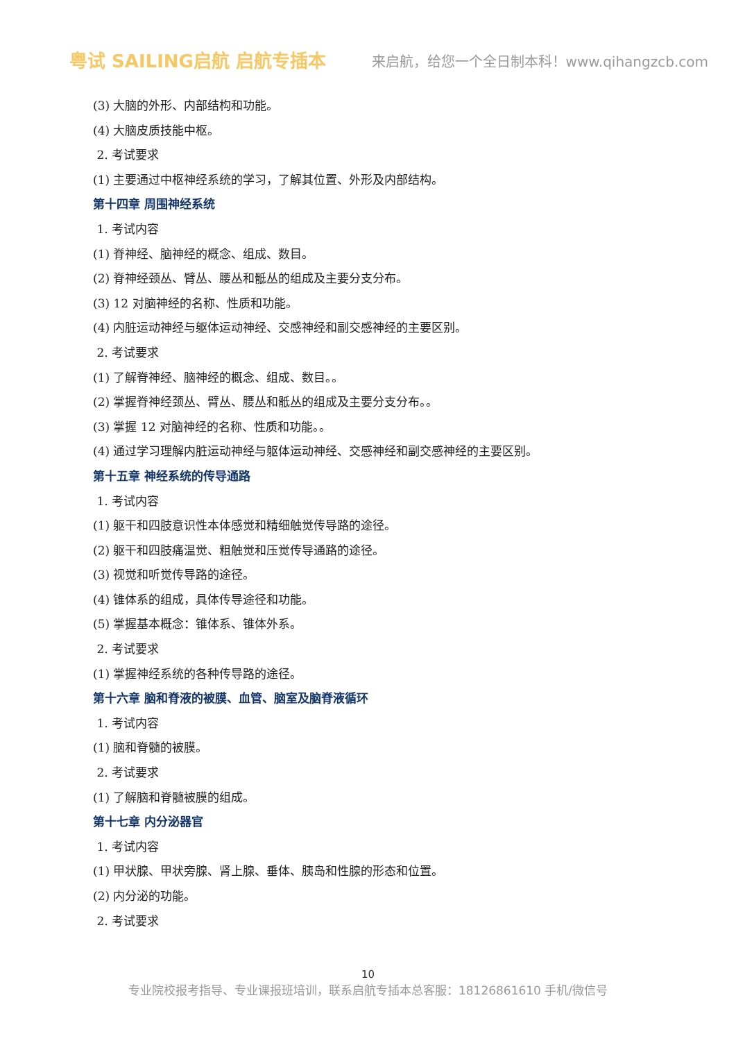粤试 SAILING启航 启航专插本
来启航，给您一个全日制本科！www.qihangzcb.com
(3) 大脑的外形、内部结构和功能。
(4) 大脑皮质技能中枢。
2. 考试要求
(1) 主要通过中枢神经系统的学习，了解其位置、外形及内部结构。
第十四章 周围神经系统
1. 考试内容
(1) 脊神经、脑神经的概念、组成、数目。
(2) 脊神经颈丛、臂丛、腰丛和骶丛的组成及主要分支分布。
(3) 12 对脑神经的名称、性质和功能。
(4) 内脏运动神经与躯体运动神经、交感神经和副交感神经的主要区别。
2. 考试要求
(1) 了解脊神经、脑神经的概念、组成、数目。。
(2) 掌握脊神经颈丛、臂丛、腰丛和骶丛的组成及主要分支分布。。
(3) 掌握 12 对脑神经的名称、性质和功能。。
(4) 通过学习理解内脏运动神经与躯体运动神经、交感神经和副交感神经的主要区别。
第十五章 神经系统的传导通路
1. 考试内容
(1) 躯干和四肢意识性本体感觉和精细触觉传导路的途径。
(2) 躯干和四肢痛温觉、粗触觉和压觉传导通路的途径。
(3) 视觉和听觉传导路的途径。
(4) 锥体系的组成，具体传导途径和功能。
(5) 掌握基本概念：锥体系、锥体外系。
2. 考试要求
(1) 掌握神经系统的各种传导路的途径。
第十六章 脑和脊液的被膜、血管、脑室及脑脊液循环
1. 考试内容
(1) 脑和脊髓的被膜。
2. 考试要求
(1) 了解脑和脊髓被膜的组成。
第十七章 内分泌器官
1. 考试内容
(1) 甲状腺、甲状旁腺、肾上腺、垂体、胰岛和性腺的形态和位置。
(2) 内分泌的功能。
2. 考试要求
10
专业院校报考指导、专业课报班培训，联系启航专插本总客服：18126861610 手机/微信号